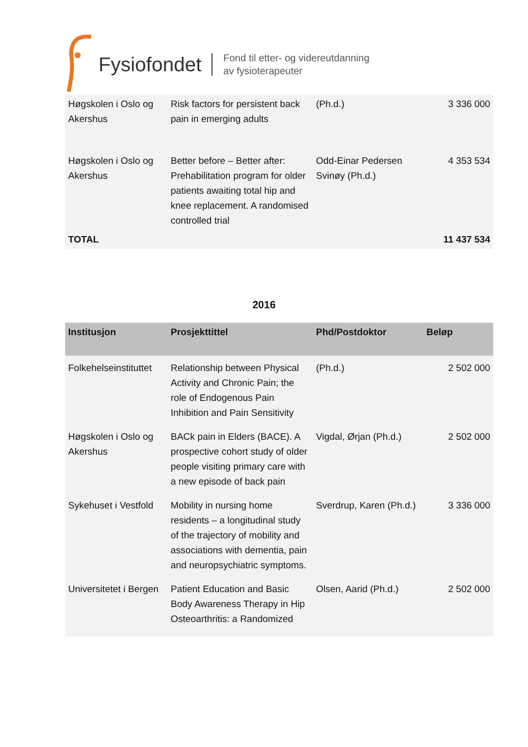Fysiofondet
Fond til etter- og videreutdanning
av fysioterapeuter
| Høgskolen i Oslo og Akershus | Risk factors for persistent back pain in emerging adults | (Ph.d.) | 3 336 000 |
| Høgskolen i Oslo og Akershus | Better before – Better after: Prehabilitation program for older patients awaiting total hip and knee replacement. A randomised controlled trial | Odd-Einar Pedersen Svinøy (Ph.d.) | 4 353 534 |
| TOTAL | | | 11 437 534 |
2016
| Institusjon | Prosjekttittel | Phd/Postdoktor | Beløp |
| --- | --- | --- | --- |
| Folkehelseinstituttet | Relationship between Physical Activity and Chronic Pain; the role of Endogenous Pain Inhibition and Pain Sensitivity | (Ph.d.) | 2 502 000 |
| Høgskolen i Oslo og Akershus | BACk pain in Elders (BACE). A prospective cohort study of older people visiting primary care with a new episode of back pain | Vigdal, Ørjan (Ph.d.) | 2 502 000 |
| Sykehuset i Vestfold | Mobility in nursing home residents – a longitudinal study of the trajectory of mobility and associations with dementia, pain and neuropsychiatric symptoms. | Sverdrup, Karen (Ph.d.) | 3 336 000 |
| Universitetet i Bergen | Patient Education and Basic Body Awareness Therapy in Hip Osteoarthritis: a Randomized | Olsen, Aarid (Ph.d.) | 2 502 000 |